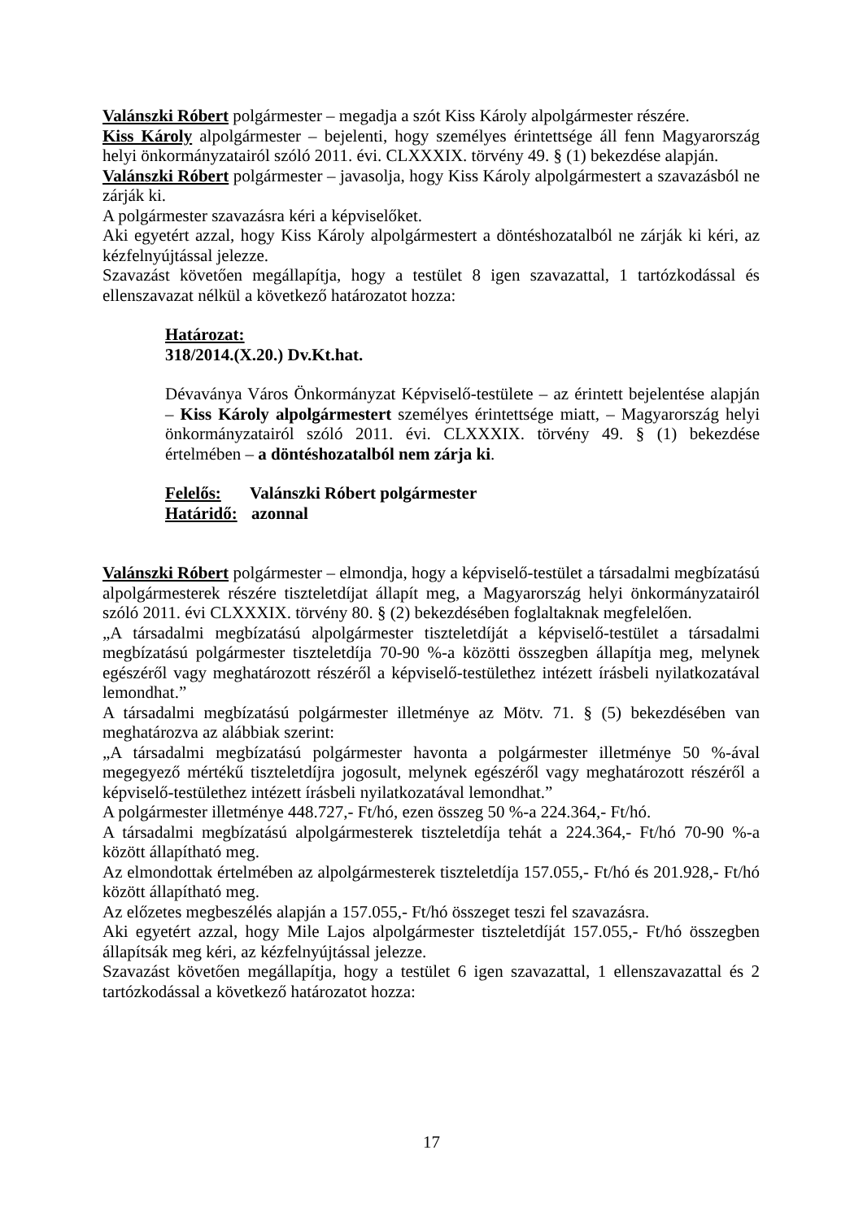Valánszki Róbert polgármester – megadja a szót Kiss Károly alpolgármester részére.
Kiss Károly alpolgármester – bejelenti, hogy személyes érintettsége áll fenn Magyarország helyi önkormányzatairól szóló 2011. évi. CLXXXIX. törvény 49. § (1) bekezdése alapján.
Valánszki Róbert polgármester – javasolja, hogy Kiss Károly alpolgármestert a szavazásból ne zárják ki.
A polgármester szavazásra kéri a képviselőket.
Aki egyetért azzal, hogy Kiss Károly alpolgármestert a döntéshozatalból ne zárják ki kéri, az kézfelnyújtással jelezze.
Szavazást követően megállapítja, hogy a testület 8 igen szavazattal, 1 tartózkodással és ellenszavazat nélkül a következő határozatot hozza:
Határozat:
318/2014.(X.20.) Dv.Kt.hat.
Dévaványa Város Önkormányzat Képviselő-testülete – az érintett bejelentése alapján – Kiss Károly alpolgármestert személyes érintettsége miatt, – Magyarország helyi önkormányzatairól szóló 2011. évi. CLXXXIX. törvény 49. § (1) bekezdése értelmében – a döntéshozatalból nem zárja ki.
Felelős: Valánszki Róbert polgármester
Határidő: azonnal
Valánszki Róbert polgármester – elmondja, hogy a képviselő-testület a társadalmi megbízatású alpolgármesterek részére tiszteletdíjat állapít meg, a Magyarország helyi önkormányzatairól szóló 2011. évi CLXXXIX. törvény 80. § (2) bekezdésében foglaltaknak megfelelően.
„A társadalmi megbízatású alpolgármester tiszteletdíját a képviselő-testület a társadalmi megbízatású polgármester tiszteletdíja 70-90 %-a közötti összegben állapítja meg, melynek egészéről vagy meghatározott részéről a képviselő-testülethez intézett írásbeli nyilatkozatával lemondhat.”
A társadalmi megbízatású polgármester illetménye az Mötv. 71. § (5) bekezdésében van meghatározva az alábbiak szerint:
„A társadalmi megbízatású polgármester havonta a polgármester illetménye 50 %-ával megegyező mértékű tiszteletdíjra jogosult, melynek egészéről vagy meghatározott részéről a képviselő-testülethez intézett írásbeli nyilatkozatával lemondhat.”
A polgármester illetménye 448.727,- Ft/hó, ezen összeg 50 %-a 224.364,- Ft/hó.
A társadalmi megbízatású alpolgármesterek tiszteletdíja tehát a 224.364,- Ft/hó 70-90 %-a között állapítható meg.
Az elmondottak értelmében az alpolgármesterek tiszteletdíja 157.055,- Ft/hó és 201.928,- Ft/hó között állapítható meg.
Az előzetes megbeszélés alapján a 157.055,- Ft/hó összeget teszi fel szavazásra.
Aki egyetért azzal, hogy Mile Lajos alpolgármester tiszteletdíját 157.055,- Ft/hó összegben állapítsák meg kéri, az kézfelnyújtással jelezze.
Szavazást követően megállapítja, hogy a testület 6 igen szavazattal, 1 ellenszavazattal és 2 tartózkodással a következő határozatot hozza:
17